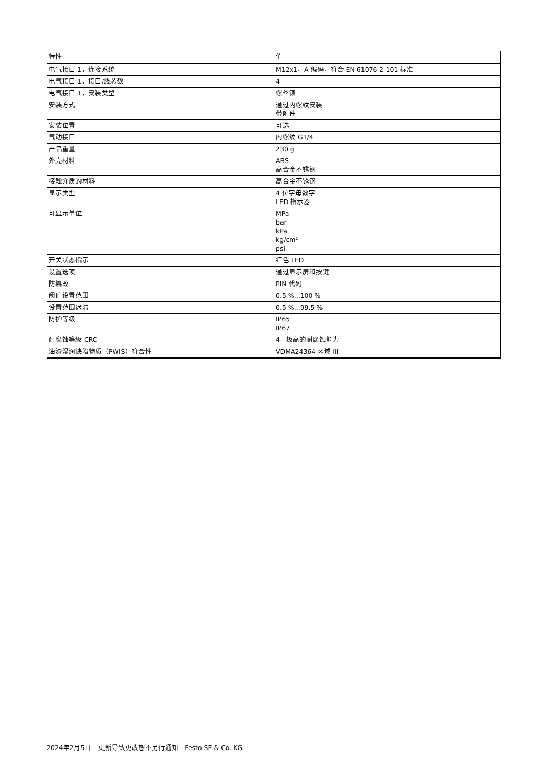| 特性 | 值 |
| --- | --- |
| 电气接口 1，连接系统 | M12x1，A 编码，符合 EN 61076-2-101 标准 |
| 电气接口 1，接口/线芯数 | 4 |
| 电气接口 1，安装类型 | 螺丝锁 |
| 安装方式 | 通过内螺纹安装 带附件 |
| 安装位置 | 可选 |
| 气动接口 | 内螺纹 G1/4 |
| 产品重量 | 230 g |
| 外壳材料 | ABS 高合金不锈钢 |
| 接触介质的材料 | 高合金不锈钢 |
| 显示类型 | 4 位字母数字 LED 指示器 |
| 可显示单位 | MPa bar kPa kg/cm² psi |
| 开关状态指示 | 红色 LED |
| 设置选项 | 通过显示屏和按键 |
| 防篡改 | PIN 代码 |
| 阈值设置范围 | 0.5 %...100 % |
| 设置范围迟滞 | 0.5 %...99.5 % |
| 防护等级 | IP65 IP67 |
| 耐腐蚀等级 CRC | 4 - 极高的耐腐蚀能力 |
| 油漆湿润缺陷物质（PWIS）符合性 | VDMA24364 区域 III |
2024年2月5日 – 更新导致更改恕不另行通知 - Festo SE & Co. KG